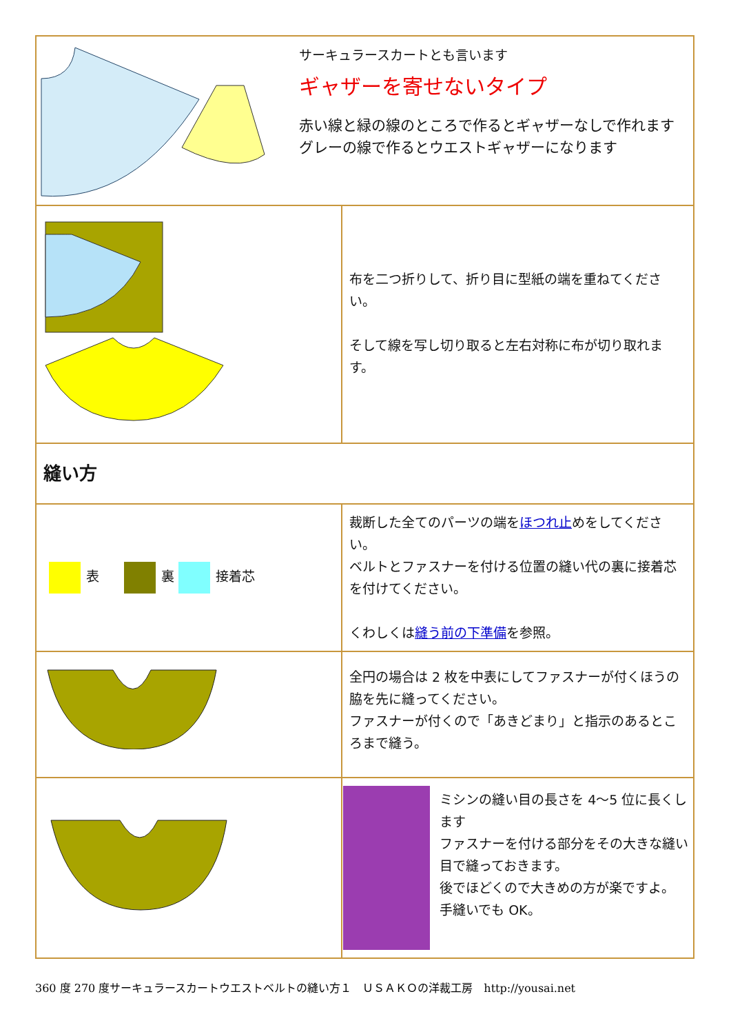| サーキュラースカートとも言います ギャザーを寄せないタイプ 赤い線と緑の線のところで作るとギャザーなしで作れます グレーの線で作るとウエストギャザーになります | |
| | 布を二つ折りして、折り目に型紙の端を重ねてください。 そして線を写し切り取ると左右対称に布が切り取れます。 |
| 縫い方 | |
| 表 裏 接着芯 | 裁断した全てのパーツの端を ほつれ止 めをしてください。 ベルトとファスナーを付ける位置の縫い代の裏に接着芯を付けてください。 くわしくは 縫う前の下準備 を参照。 |
| | 全円の場合は 2 枚を中表にしてファスナーが付くほうの脇を先に縫ってください。 ファスナーが付くので「あきどまり」と指示のあるところまで縫う。 |
| | ミシンの縫い目の長さを 4～5 位に長くします ファスナーを付ける部分をその大きな縫い目で縫っておきます。 後でほどくので大きめの方が楽ですよ。 手縫いでも OK。 |
360 度 270 度サーキュラースカートウエストベルトの縫い方１　ＵＳＡＫＯの洋裁工房　http://yousai.net